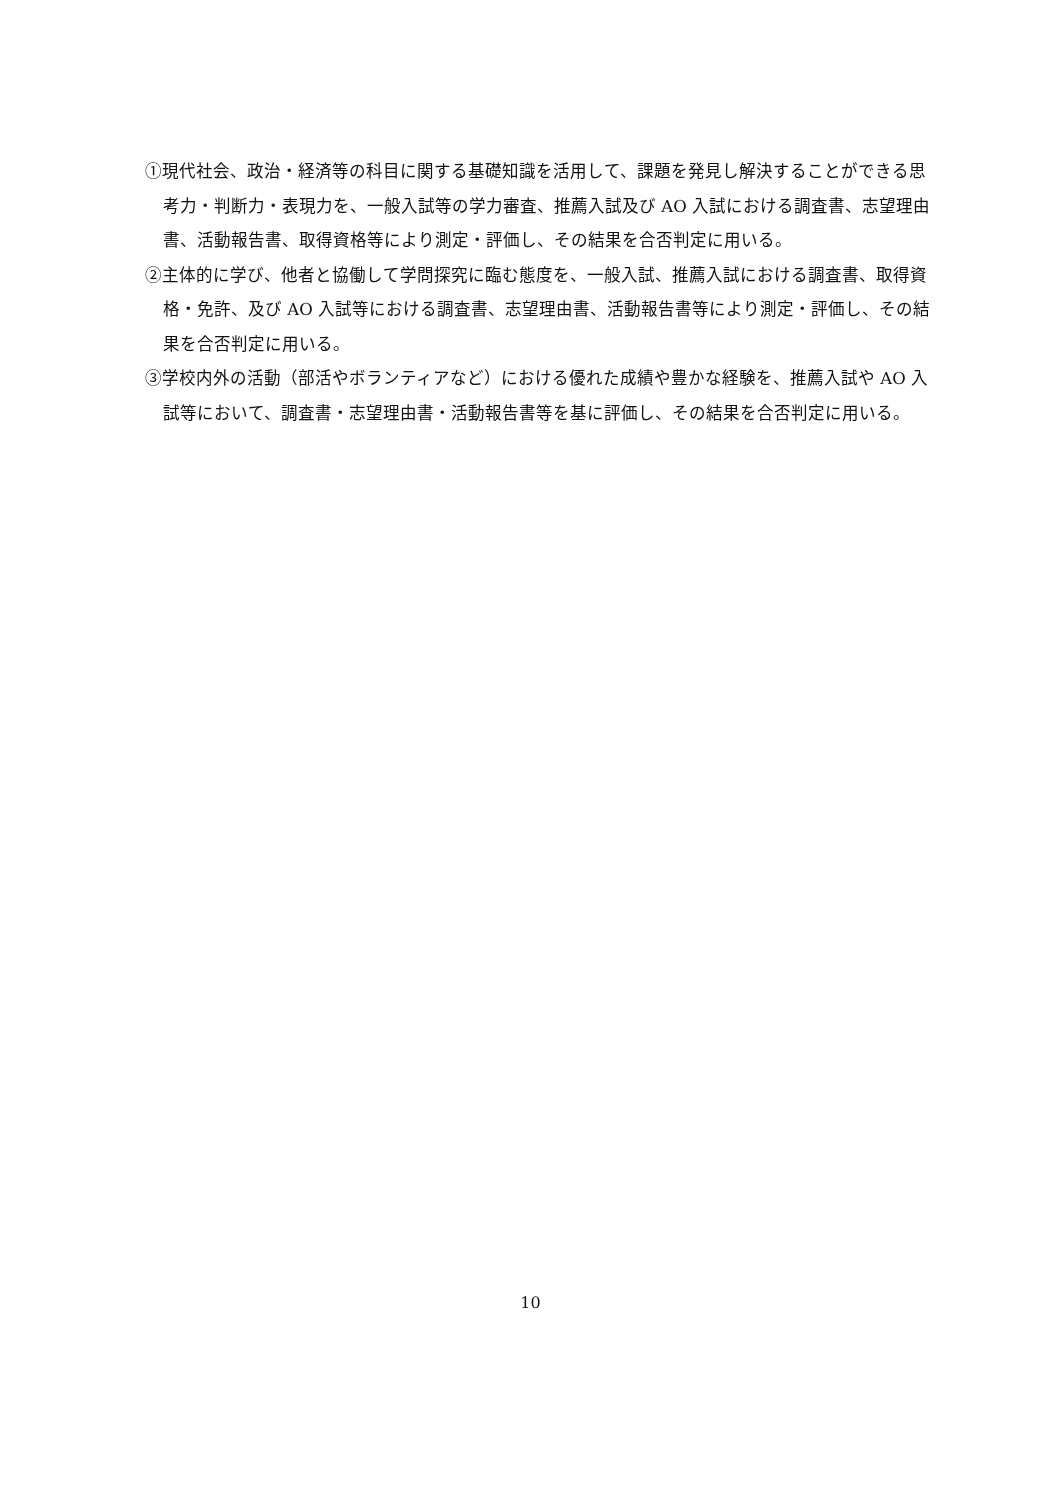①現代社会、政治・経済等の科目に関する基礎知識を活用して、課題を発見し解決することができる思考力・判断力・表現力を、一般入試等の学力審査、推薦入試及び AO 入試における調査書、志望理由書、活動報告書、取得資格等により測定・評価し、その結果を合否判定に用いる。
②主体的に学び、他者と協働して学問探究に臨む態度を、一般入試、推薦入試における調査書、取得資格・免許、及び AO 入試等における調査書、志望理由書、活動報告書等により測定・評価し、その結果を合否判定に用いる。
③学校内外の活動（部活やボランティアなど）における優れた成績や豊かな経験を、推薦入試や AO 入試等において、調査書・志望理由書・活動報告書等を基に評価し、その結果を合否判定に用いる。
10